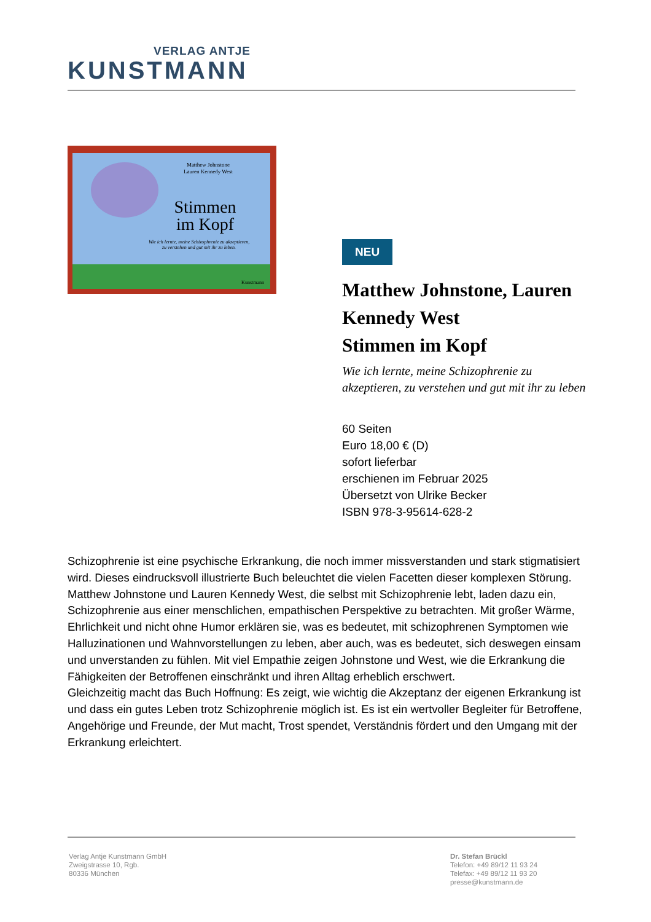VERLAG ANTJE
KUNSTMANN
Matthew Johnstone
Lauren Kennedy West
Stimmen
im Kopf
Wie ich lernte, meine Schizophrenie zu akzeptieren,
zu verstehen und gut mit ihr zu leben.
Kunstmann
NEU
Matthew Johnstone, Lauren Kennedy West
Stimmen im Kopf
Wie ich lernte, meine Schizophrenie zu akzeptieren, zu verstehen und gut mit ihr zu leben
60 Seiten
Euro 18,00 € (D)
sofort lieferbar
erschienen im Februar 2025
Übersetzt von Ulrike Becker
ISBN 978-3-95614-628-2
Schizophrenie ist eine psychische Erkrankung, die noch immer missverstanden und stark stigmatisiert wird. Dieses eindrucksvoll illustrierte Buch beleuchtet die vielen Facetten dieser komplexen Störung.
Matthew Johnstone und Lauren Kennedy West, die selbst mit Schizophrenie lebt, laden dazu ein, Schizophrenie aus einer menschlichen, empathischen Perspektive zu betrachten. Mit großer Wärme, Ehrlichkeit und nicht ohne Humor erklären sie, was es bedeutet, mit schizophrenen Symptomen wie Halluzinationen und Wahnvorstellungen zu leben, aber auch, was es bedeutet, sich deswegen einsam und unverstanden zu fühlen. Mit viel Empathie zeigen Johnstone und West, wie die Erkrankung die Fähigkeiten der Betroffenen einschränkt und ihren Alltag erheblich erschwert.
Gleichzeitig macht das Buch Hoffnung: Es zeigt, wie wichtig die Akzeptanz der eigenen Erkrankung ist und dass ein gutes Leben trotz Schizophrenie möglich ist. Es ist ein wertvoller Begleiter für Betroffene, Angehörige und Freunde, der Mut macht, Trost spendet, Verständnis fördert und den Umgang mit der Erkrankung erleichtert.
Verlag Antje Kunstmann GmbH
Zweigstrasse 10, Rgb.
80336 München
Dr. Stefan Brückl
Telefon: +49 89/12 11 93 24
Telefax: +49 89/12 11 93 20
presse@kunstmann.de